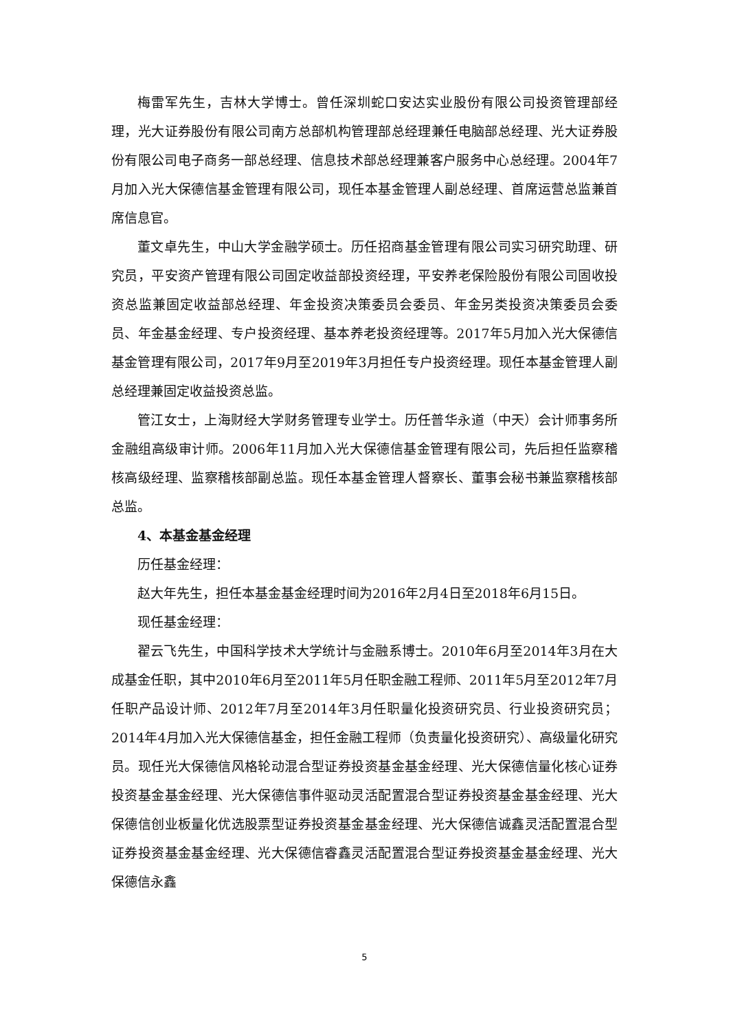梅雷军先生，吉林大学博士。曾任深圳蛇口安达实业股份有限公司投资管理部经理，光大证券股份有限公司南方总部机构管理部总经理兼任电脑部总经理、光大证券股份有限公司电子商务一部总经理、信息技术部总经理兼客户服务中心总经理。2004年7月加入光大保德信基金管理有限公司，现任本基金管理人副总经理、首席运营总监兼首席信息官。
董文卓先生，中山大学金融学硕士。历任招商基金管理有限公司实习研究助理、研究员，平安资产管理有限公司固定收益部投资经理，平安养老保险股份有限公司固收投资总监兼固定收益部总经理、年金投资决策委员会委员、年金另类投资决策委员会委员、年金基金经理、专户投资经理、基本养老投资经理等。2017年5月加入光大保德信基金管理有限公司，2017年9月至2019年3月担任专户投资经理。现任本基金管理人副总经理兼固定收益投资总监。
管江女士，上海财经大学财务管理专业学士。历任普华永道（中天）会计师事务所金融组高级审计师。2006年11月加入光大保德信基金管理有限公司，先后担任监察稽核高级经理、监察稽核部副总监。现任本基金管理人督察长、董事会秘书兼监察稽核部总监。
4、本基金基金经理
历任基金经理：
赵大年先生，担任本基金基金经理时间为2016年2月4日至2018年6月15日。
现任基金经理：
翟云飞先生，中国科学技术大学统计与金融系博士。2010年6月至2014年3月在大成基金任职，其中2010年6月至2011年5月任职金融工程师、2011年5月至2012年7月任职产品设计师、2012年7月至2014年3月任职量化投资研究员、行业投资研究员； 2014年4月加入光大保德信基金，担任金融工程师（负责量化投资研究）、高级量化研究员。现任光大保德信风格轮动混合型证券投资基金基金经理、光大保德信量化核心证券投资基金基金经理、光大保德信事件驱动灵活配置混合型证券投资基金基金经理、光大保德信创业板量化优选股票型证券投资基金基金经理、光大保德信诚鑫灵活配置混合型证券投资基金基金经理、光大保德信睿鑫灵活配置混合型证券投资基金基金经理、光大保德信永鑫
5